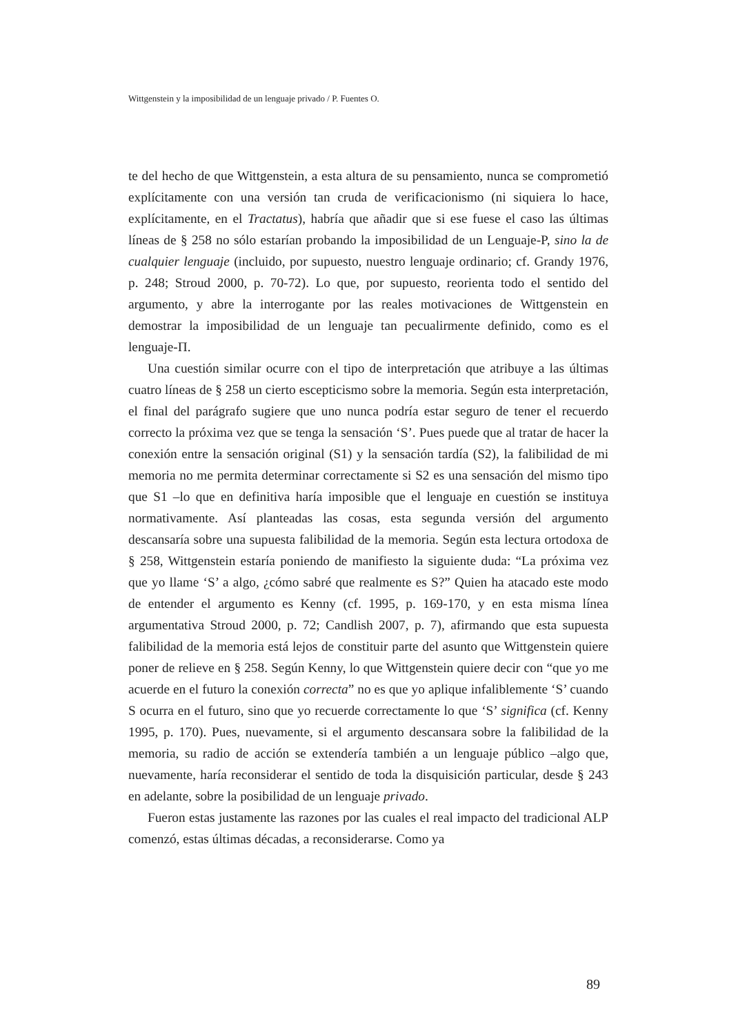Wittgenstein y la imposibilidad de un lenguaje privado / P. Fuentes O.
te del hecho de que Wittgenstein, a esta altura de su pensamiento, nunca se comprometió explícitamente con una versión tan cruda de verificacionismo (ni siquiera lo hace, explícitamente, en el Tractatus), habría que añadir que si ese fuese el caso las últimas líneas de § 258 no sólo estarían probando la imposibilidad de un Lenguaje-P, sino la de cualquier lenguaje (incluido, por supuesto, nuestro lenguaje ordinario; cf. Grandy 1976, p. 248; Stroud 2000, p. 70-72). Lo que, por supuesto, reorienta todo el sentido del argumento, y abre la interrogante por las reales motivaciones de Wittgenstein en demostrar la imposibilidad de un lenguaje tan pecualirmente definido, como es el lenguaje-Π.
Una cuestión similar ocurre con el tipo de interpretación que atribuye a las últimas cuatro líneas de § 258 un cierto escepticismo sobre la memoria. Según esta interpretación, el final del parágrafo sugiere que uno nunca podría estar seguro de tener el recuerdo correcto la próxima vez que se tenga la sensación ‘S’. Pues puede que al tratar de hacer la conexión entre la sensación original (S1) y la sensación tardía (S2), la falibilidad de mi memoria no me permita determinar correctamente si S2 es una sensación del mismo tipo que S1 –lo que en definitiva haría imposible que el lenguaje en cuestión se instituya normativamente. Así planteadas las cosas, esta segunda versión del argumento descansaría sobre una supuesta falibilidad de la memoria. Según esta lectura ortodoxa de § 258, Wittgenstein estaría poniendo de manifiesto la siguiente duda: “La próxima vez que yo llame ‘S’ a algo, ¿cómo sabré que realmente es S?” Quien ha atacado este modo de entender el argumento es Kenny (cf. 1995, p. 169-170, y en esta misma línea argumentativa Stroud 2000, p. 72; Candlish 2007, p. 7), afirmando que esta supuesta falibilidad de la memoria está lejos de constituir parte del asunto que Wittgenstein quiere poner de relieve en § 258. Según Kenny, lo que Wittgenstein quiere decir con “que yo me acuerde en el futuro la conexión correcta” no es que yo aplique infaliblemente ‘S’ cuando S ocurra en el futuro, sino que yo recuerde correctamente lo que ‘S’ significa (cf. Kenny 1995, p. 170). Pues, nuevamente, si el argumento descansara sobre la falibilidad de la memoria, su radio de acción se extendería también a un lenguaje público –algo que, nuevamente, haría reconsiderar el sentido de toda la disquisición particular, desde § 243 en adelante, sobre la posibilidad de un lenguaje privado.
Fueron estas justamente las razones por las cuales el real impacto del tradicional ALP comenzó, estas últimas décadas, a reconsiderarse. Como ya
89